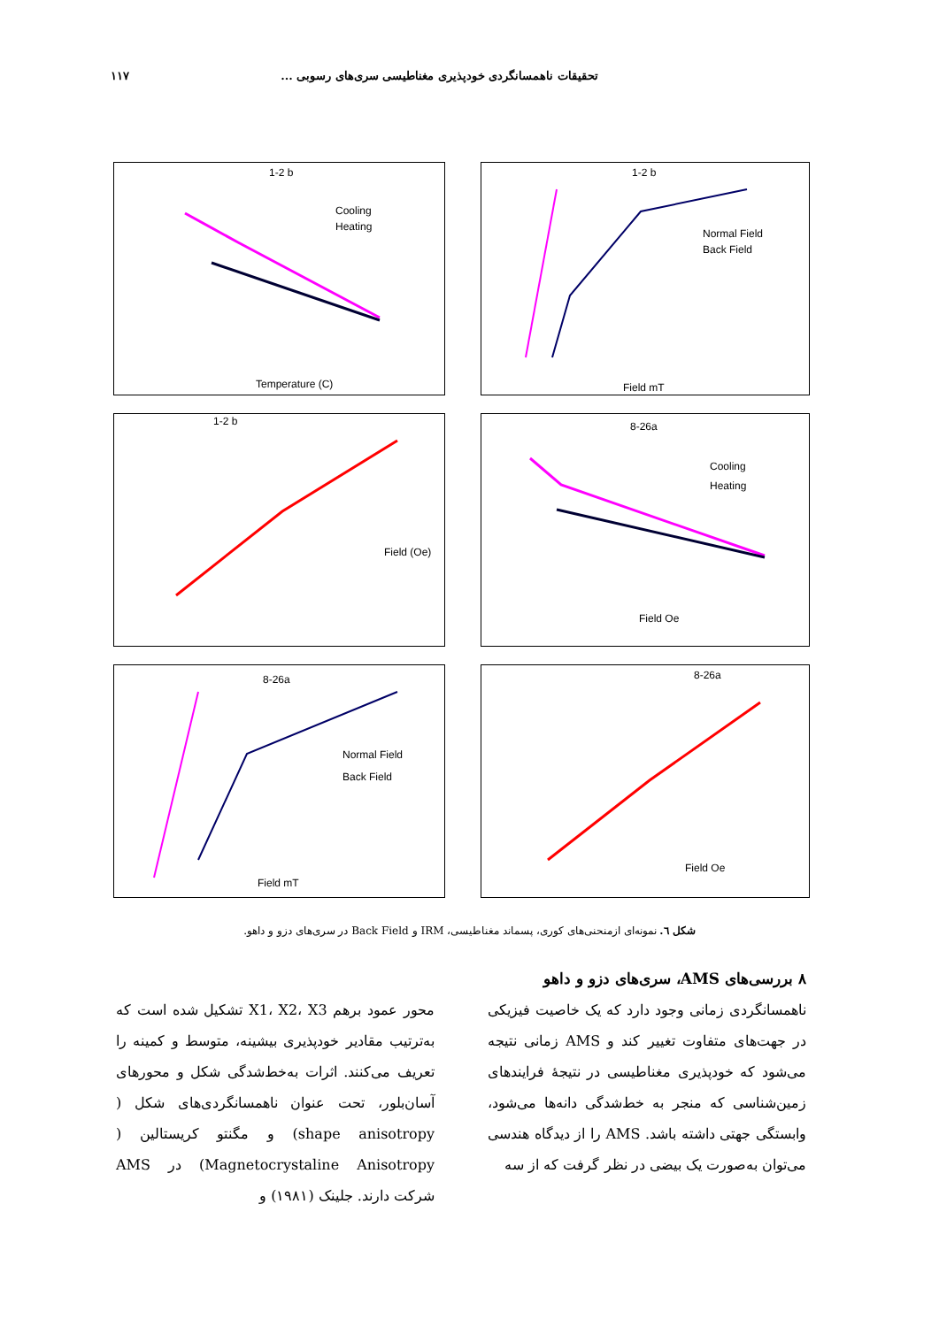تحقیقات ناهمسانگردی خودپذیری مغناطیسی سری‌های رسوبی ... ۱۱۷
1-2 b
Cooling
Heating
Temperature (C)
1-2 b
Normal Field
Back Field
Field mT
1-2 b
Field (Oe)
8-26a
Cooling
Heating
Field Oe
8-26a
Normal Field
Back Field
Field mT
8-26a
Field Oe
شکل ٦. نمونه‌ای ازمنحنی‌های کوری، پسماند مغناطیسی، IRM و Back Field در سری‌های دزو و داهو.
۸ بررسی‌های AMS، سری‌های دزو و داهو
ناهمسانگردی زمانی وجود دارد که یک خاصیت فیزیکی در جهت‌های متفاوت تغییر کند و AMS زمانی نتیجه می‌شود که خودپذیری مغناطیسی در نتیجهٔ فرایندهای زمین‌شناسی که منجر به خط‌شدگی دانه‌ها می‌شود، وابستگی جهتی داشته باشد. AMS را از دیدگاه هندسی می‌توان به‌صورت یک بیضی در نظر گرفت که از سه
محور عمود برهم X1، X2، X3 تشکیل شده است که به‌ترتیب مقادیر خودپذیری بیشینه، متوسط و کمینه را تعریف می‌کنند. اثرات به‌خط‌شدگی شکل و محورهای آسان‌بلور، تحت عنوان ناهمسانگردی‌های شکل ( shape anisotropy) و مگنتو کریستالین ( Magnetocrystaline Anisotropy) در AMS شرکت دارند. جلینک (۱۹۸۱) و